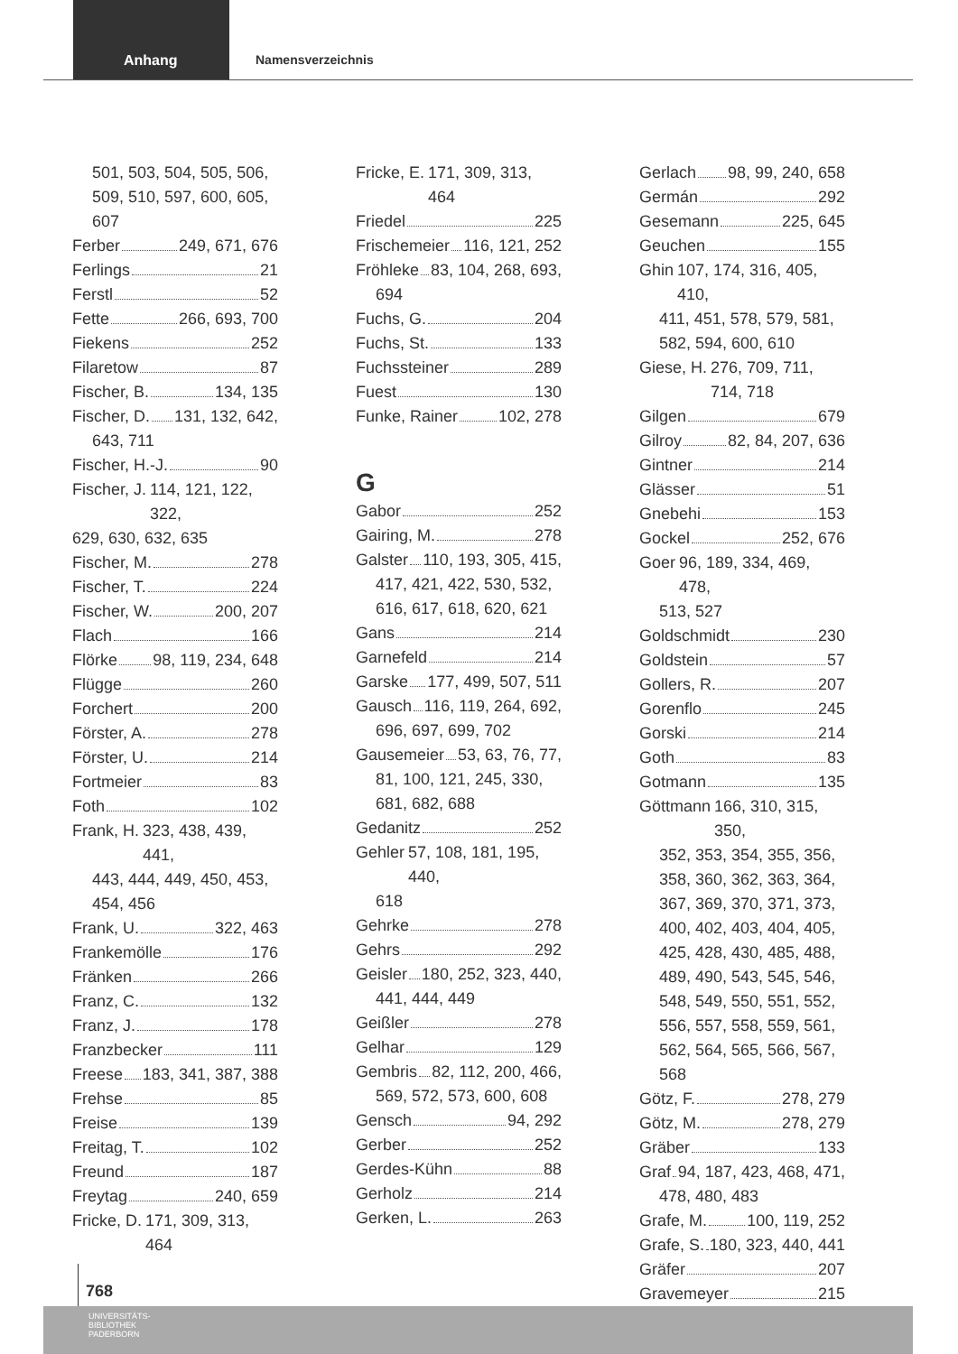Anhang
Namensverzeichnis
501, 503, 504, 505, 506, 509, 510, 597, 600, 605, 607
Ferber 249, 671, 676
Ferlings 21
Ferstl 52
Fette 266, 693, 700
Fiekens 252
Filaretow 87
Fischer, B. 134, 135
Fischer, D. 131, 132, 642,
643, 711
Fischer, H.-J. 90
Fischer, J. 114, 121, 122, 322,
629, 630, 632, 635
Fischer, M. 278
Fischer, T. 224
Fischer, W. 200, 207
Flach 166
Flörke 98, 119, 234, 648
Flügge 260
Forchert 200
Förster, A. 278
Förster, U. 214
Fortmeier 83
Foth 102
Frank, H. 323, 438, 439, 441,
443, 444, 449, 450, 453, 454, 456
Frank, U. 322, 463
Frankemölle 176
Fränken 266
Franz, C. 132
Franz, J. 178
Franzbecker 111
Freese 183, 341, 387, 388
Frehse 85
Freise 139
Freitag, T. 102
Freund 187
Freytag 240, 659
Fricke, D. 171, 309, 313, 464
Fricke, E. 171, 309, 313, 464
Friedel 225
Frischemeier 116, 121, 252
Fröhleke 83, 104, 268, 693,
694
Fuchs, G. 204
Fuchs, St. 133
Fuchssteiner 289
Fuest 130
Funke, Rainer 102, 278
G
Gabor 252
Gairing, M. 278
Galster 110, 193, 305, 415,
417, 421, 422, 530, 532, 616, 617, 618, 620, 621
Gans 214
Garnefeld 214
Garske 177, 499, 507, 511
Gausch 116, 119, 264, 692,
696, 697, 699, 702
Gausemeier 53, 63, 76, 77,
81, 100, 121, 245, 330, 681, 682, 688
Gedanitz 252
Gehler 57, 108, 181, 195, 440,
618
Gehrke 278
Gehrs 292
Geisler 180, 252, 323, 440,
441, 444, 449
Geißler 278
Gelhar 129
Gembris 82, 112, 200, 466,
569, 572, 573, 600, 608
Gensch 94, 292
Gerber 252
Gerdes-Kühn 88
Gerholz 214
Gerken, L. 263
Gerlach 98, 99, 240, 658
Germán 292
Gesemann 225, 645
Geuchen 155
Ghin 107, 174, 316, 405, 410,
411, 451, 578, 579, 581, 582, 594, 600, 610
Giese, H. 276, 709, 711, 714, 718
Gilgen 679
Gilroy 82, 84, 207, 636
Gintner 214
Glässer 51
Gnebehi 153
Gockel 252, 676
Goer 96, 189, 334, 469, 478,
513, 527
Goldschmidt 230
Goldstein 57
Gollers, R. 207
Gorenflo 245
Gorski 214
Goth 83
Gotmann 135
Göttmann 166, 310, 315, 350,
352, 353, 354, 355, 356, 358, 360, 362, 363, 364, 367, 369, 370, 371, 373, 400, 402, 403, 404, 405, 425, 428, 430, 485, 488, 489, 490, 543, 545, 546, 548, 549, 550, 551, 552, 556, 557, 558, 559, 561, 562, 564, 565, 566, 567, 568
Götz, F. 278, 279
Götz, M. 278, 279
Gräber 133
Graf 94, 187, 423, 468, 471,
478, 480, 483
Grafe, M. 100, 119, 252
Grafe, S. 180, 323, 440, 441
Gräfer 207
Gravemeyer 215
768
UNIVERSITÄTS-
BIBLIOTHEK
PADERBORN